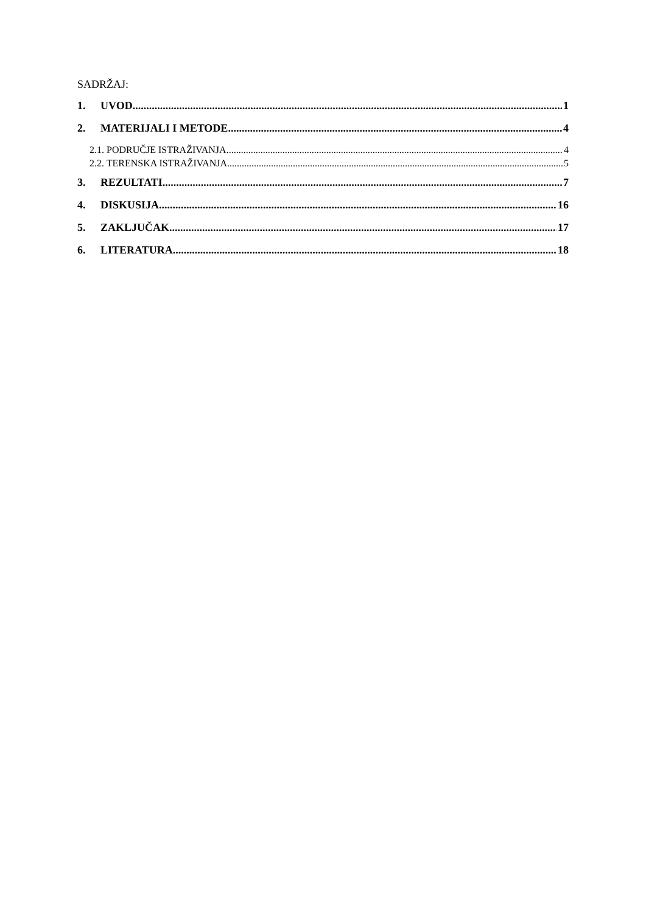SADRŽAJ:
1. UVOD 1
2. MATERIJALI I METODE 4
2.1. PODRUČJE ISTRAŽIVANJA 4
2.2. TERENSKA ISTRAŽIVANJA 5
3. REZULTATI 7
4. DISKUSIJA 16
5. ZAKLJUČAK 17
6. LITERATURA 18